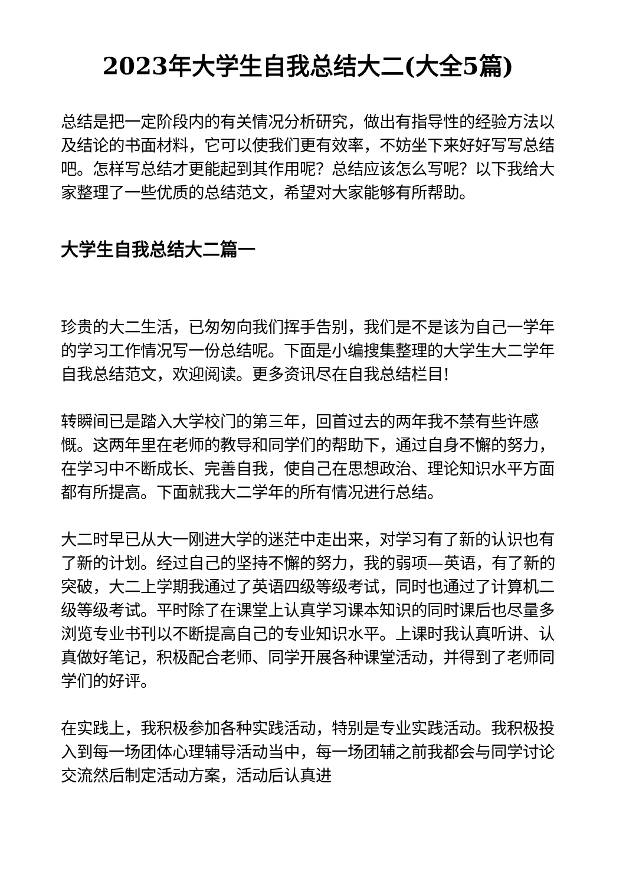2023年大学生自我总结大二(大全5篇)
总结是把一定阶段内的有关情况分析研究，做出有指导性的经验方法以及结论的书面材料，它可以使我们更有效率，不妨坐下来好好写写总结吧。怎样写总结才更能起到其作用呢？总结应该怎么写呢？以下我给大家整理了一些优质的总结范文，希望对大家能够有所帮助。
大学生自我总结大二篇一
珍贵的大二生活，已匆匆向我们挥手告别，我们是不是该为自己一学年的学习工作情况写一份总结呢。下面是小编搜集整理的大学生大二学年自我总结范文，欢迎阅读。更多资讯尽在自我总结栏目!
转瞬间已是踏入大学校门的第三年，回首过去的两年我不禁有些许感慨。这两年里在老师的教导和同学们的帮助下，通过自身不懈的努力，在学习中不断成长、完善自我，使自己在思想政治、理论知识水平方面都有所提高。下面就我大二学年的所有情况进行总结。
大二时早已从大一刚进大学的迷茫中走出来，对学习有了新的认识也有了新的计划。经过自己的坚持不懈的努力，我的弱项—英语，有了新的突破，大二上学期我通过了英语四级等级考试，同时也通过了计算机二级等级考试。平时除了在课堂上认真学习课本知识的同时课后也尽量多浏览专业书刊以不断提高自己的专业知识水平。上课时我认真听讲、认真做好笔记，积极配合老师、同学开展各种课堂活动，并得到了老师同学们的好评。
在实践上，我积极参加各种实践活动，特别是专业实践活动。我积极投入到每一场团体心理辅导活动当中，每一场团辅之前我都会与同学讨论交流然后制定活动方案，活动后认真进